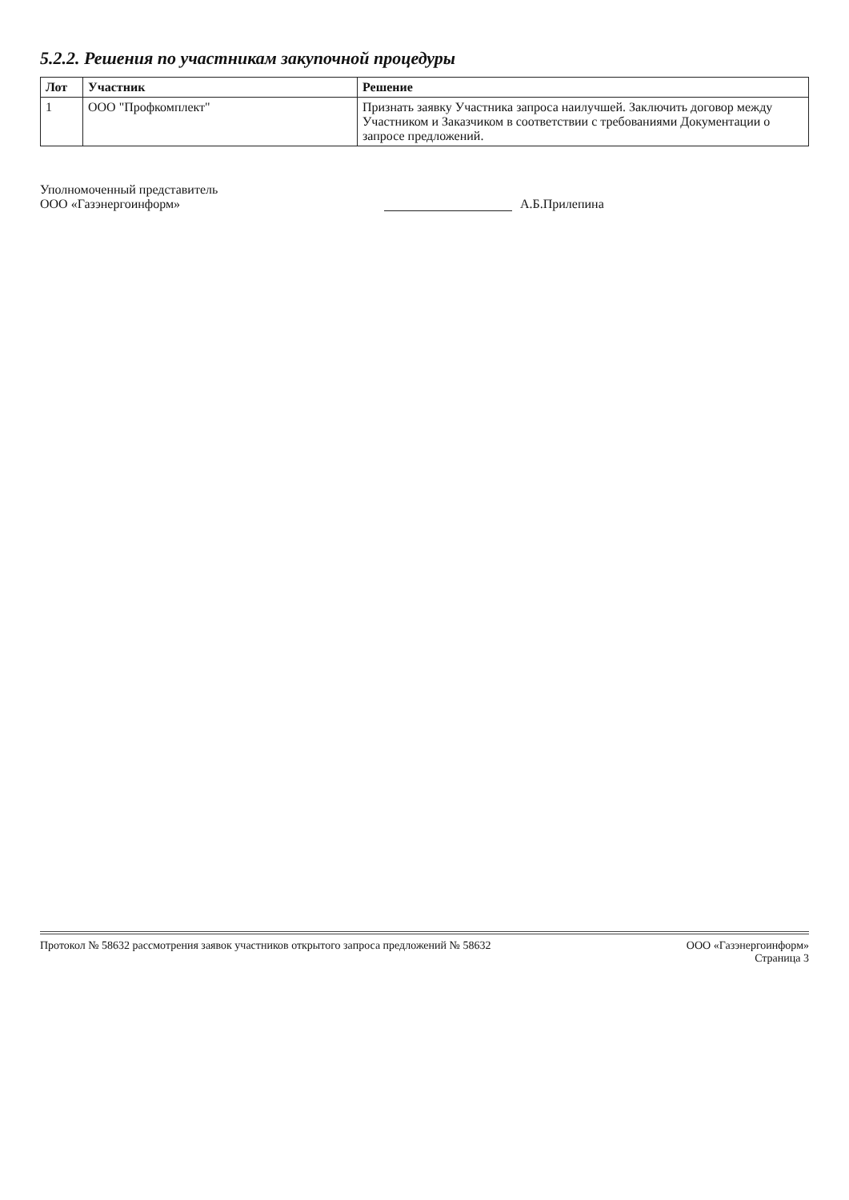5.2.2. Решения по участникам закупочной процедуры
| Лот | Участник | Решение |
| --- | --- | --- |
| 1 | ООО "Профкомплект" | Признать заявку Участника запроса наилучшей. Заключить договор между Участником и Заказчиком в соответствии с требованиями Документации о запросе предложений. |
Уполномоченный представитель
ООО «Газэнергоинформ»
А.Б.Прилепина
Протокол № 58632 рассмотрения заявок участников открытого запроса предложений № 58632
ООО «Газэнергоинформ»
Страница 3